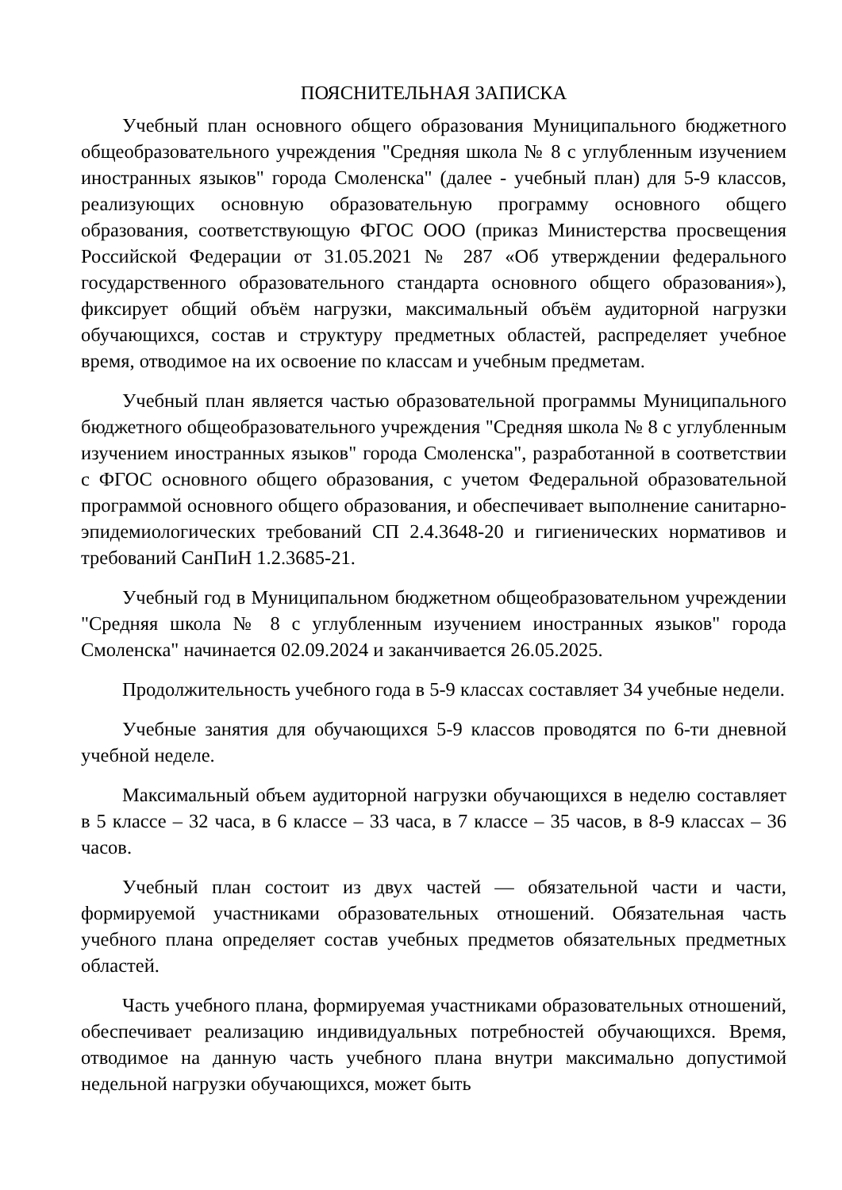ПОЯСНИТЕЛЬНАЯ ЗАПИСКА
Учебный план основного общего образования Муниципального бюджетного общеобразовательного учреждения "Средняя школа № 8 с углубленным изучением иностранных языков" города Смоленска" (далее - учебный план) для 5-9 классов, реализующих основную образовательную программу основного общего образования, соответствующую ФГОС ООО (приказ Министерства просвещения Российской Федерации от 31.05.2021 № 287 «Об утверждении федерального государственного образовательного стандарта основного общего образования»), фиксирует общий объём нагрузки, максимальный объём аудиторной нагрузки обучающихся, состав и структуру предметных областей, распределяет учебное время, отводимое на их освоение по классам и учебным предметам.
Учебный план является частью образовательной программы Муниципального бюджетного общеобразовательного учреждения "Средняя школа № 8 с углубленным изучением иностранных языков" города Смоленска", разработанной в соответствии с ФГОС основного общего образования, с учетом Федеральной образовательной программой основного общего образования, и обеспечивает выполнение санитарно-эпидемиологических требований СП 2.4.3648-20 и гигиенических нормативов и требований СанПиН 1.2.3685-21.
Учебный год в Муниципальном бюджетном общеобразовательном учреждении "Средняя школа № 8 с углубленным изучением иностранных языков" города Смоленска" начинается 02.09.2024 и заканчивается 26.05.2025.
Продолжительность учебного года в 5-9 классах составляет 34 учебные недели.
Учебные занятия для обучающихся 5-9 классов проводятся по 6-ти дневной учебной неделе.
Максимальный объем аудиторной нагрузки обучающихся в неделю составляет в 5 классе – 32 часа, в 6 классе – 33 часа, в 7 классе – 35 часов, в 8-9 классах – 36 часов.
Учебный план состоит из двух частей — обязательной части и части, формируемой участниками образовательных отношений. Обязательная часть учебного плана определяет состав учебных предметов обязательных предметных областей.
Часть учебного плана, формируемая участниками образовательных отношений, обеспечивает реализацию индивидуальных потребностей обучающихся. Время, отводимое на данную часть учебного плана внутри максимально допустимой недельной нагрузки обучающихся, может быть